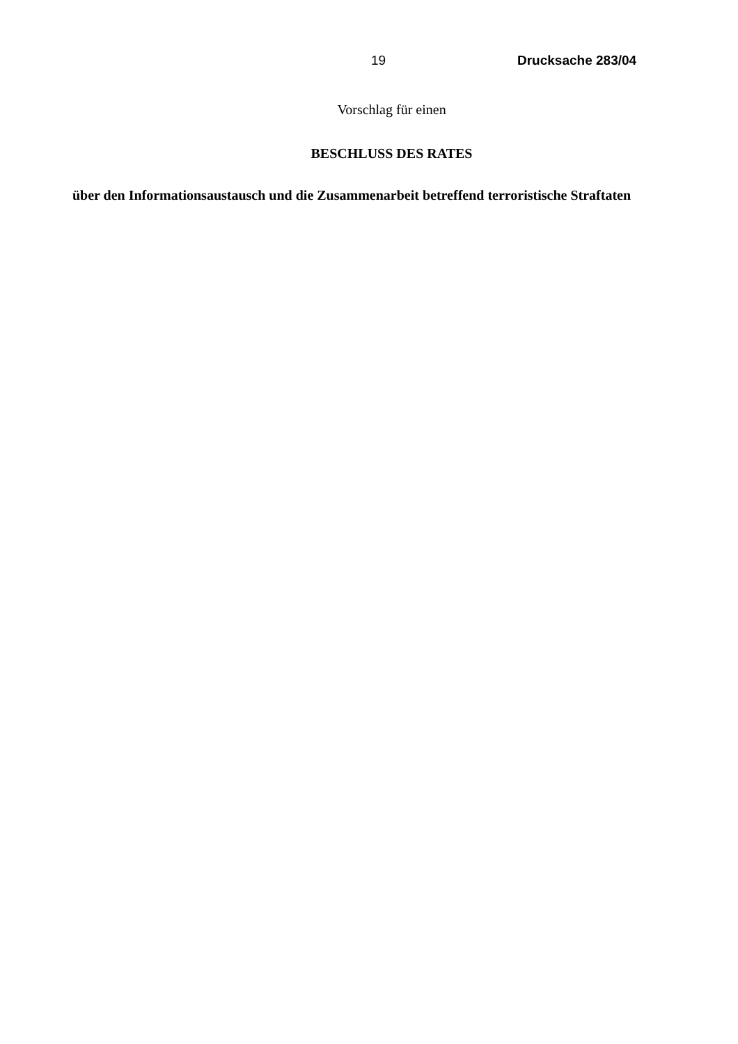19 Drucksache 283/04
Vorschlag für einen
BESCHLUSS DES RATES
über den Informationsaustausch und die Zusammenarbeit betreffend terroristische Straftaten